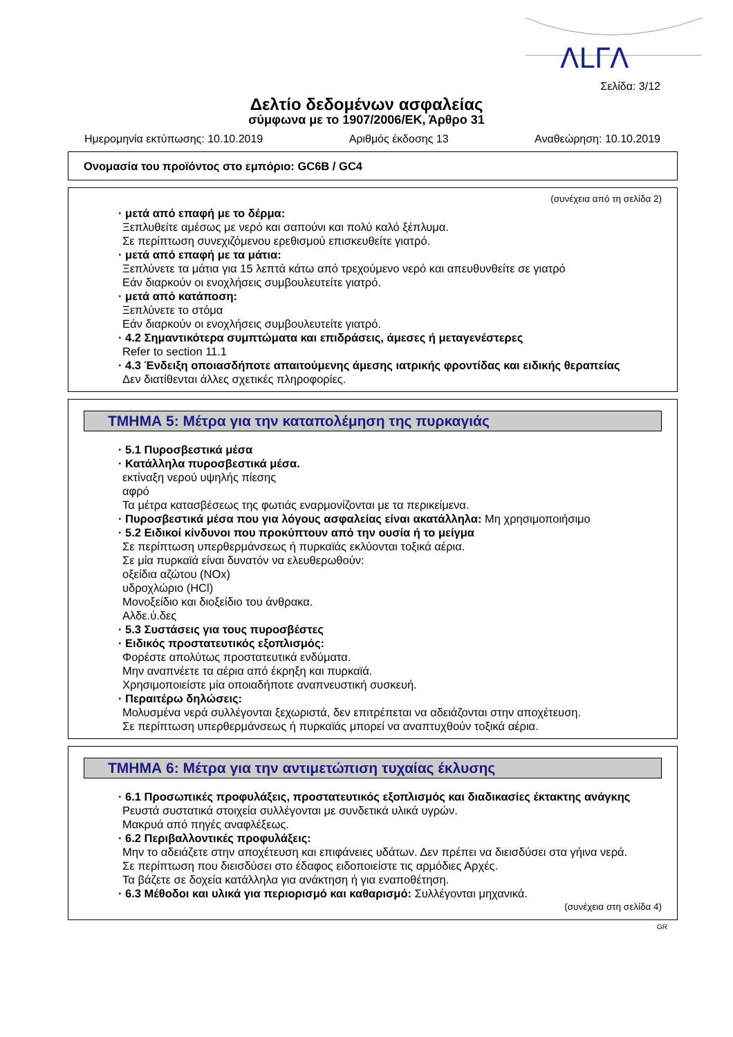ΛLΓΛ
Σελίδα: 3/12
Δελτίο δεδομένων ασφαλείας
σύμφωνα με το 1907/2006/ΕΚ, Άρθρο 31
Ημερομηνία εκτύπωσης: 10.10.2019 Αριθμός έκδοσης 13 Αναθεώρηση: 10.10.2019
Ονομασία του προϊόντος στο εμπόριο: GC6B / GC4
(συνέχεια από τη σελίδα 2)
· μετά από επαφή με το δέρμα:
Ξεπλυθείτε αμέσως με νερό και σαπούνι και πολύ καλό ξέπλυμα.
Σε περίπτωση συνεχιζόμενου ερεθισμού επισκευθείτε γιατρό.
· μετά από επαφή με τα μάτια:
Ξεπλύνετε τα μάτια για 15 λεπτά κάτω από τρεχούμενο νερό και απευθυνθείτε σε γιατρό
Εάν διαρκούν οι ενοχλήσεις συμβουλευτείτε γιατρό.
· μετά από κατάποση:
Ξεπλύνετε το στόμα
Εάν διαρκούν οι ενοχλήσεις συμβουλευτείτε γιατρό.
· 4.2 Σημαντικότερα συμπτώματα και επιδράσεις, άμεσες ή μεταγενέστερες
Refer to section 11.1
· 4.3 Ένδειξη οποιασδήποτε απαιτούμενης άμεσης ιατρικής φροντίδας και ειδικής θεραπείας
Δεν διατίθενται άλλες σχετικές πληροφορίες.
ΤΜΗΜΑ 5: Μέτρα για την καταπολέμηση της πυρκαγιάς
· 5.1 Πυροσβεστικά μέσα
· Κατάλληλα πυροσβεστικά μέσα.
εκτίναξη νερού υψηλής πίεσης
αφρό
Τα μέτρα κατασβέσεως της φωτιάς εναρμονίζονται με τα περικείμενα.
· Πυροσβεστικά μέσα που για λόγους ασφαλείας είναι ακατάλληλα: Μη χρησιμοποιήσιμο
· 5.2 Ειδικοί κίνδυνοι που προκύπτουν από την ουσία ή το μείγμα
Σε περίπτωση υπερθερμάνσεως ή πυρκαϊάς εκλύονται τοξικά αέρια.
Σε μία πυρκαϊά είναι δυνατόν να ελευθερωθούν:
οξείδια αζώτου (NOx)
υδροχλώριο (HCl)
Μονοξείδιο και διοξείδιο του άνθρακα.
Αλδε.ύ.δες
· 5.3 Συστάσεις για τους πυροσβέστες
· Ειδικός προστατευτικός εξοπλισμός:
Φορέστε απολύτως προστατευτικά ενδύματα.
Μην αναπνέετε τα αέρια από έκρηξη και πυρκαϊά.
Χρησιμοποιείστε μία οποιαδήποτε αναπνευστική συσκευή.
· Περαιτέρω δηλώσεις:
Μολυσμένα νερά συλλέγονται ξεχωριστά, δεν επιτρέπεται να αδειάζονται στην αποχέτευση.
Σε περίπτωση υπερθερμάνσεως ή πυρκαϊάς μπορεί να αναπτυχθούν τοξικά αέρια.
ΤΜΗΜΑ 6: Μέτρα για την αντιμετώπιση τυχαίας έκλυσης
· 6.1 Προσωπικές προφυλάξεις, προστατευτικός εξοπλισμός και διαδικασίες έκτακτης ανάγκης
Ρευστά συστατικά στοιχεία συλλέγονται με συνδετικά υλικά υγρών.
Μακρυά από πηγές αναφλέξεως.
· 6.2 Περιβαλλοντικές προφυλάξεις:
Μην το αδειάζετε στην αποχέτευση και επιφάνειες υδάτων. Δεν πρέπει να διεισδύσει στα γήινα νερά.
Σε περίπτωση που διεισδύσει στο έδαφος ειδοποιείστε τις αρμόδιες Αρχές.
Τα βάζετε σε δοχεία κατάλληλα για ανάκτηση ή για εναποθέτηση.
· 6.3 Μέθοδοι και υλικά για περιορισμό και καθαρισμό: Συλλέγονται μηχανικά.
(συνέχεια στη σελίδα 4)
GR